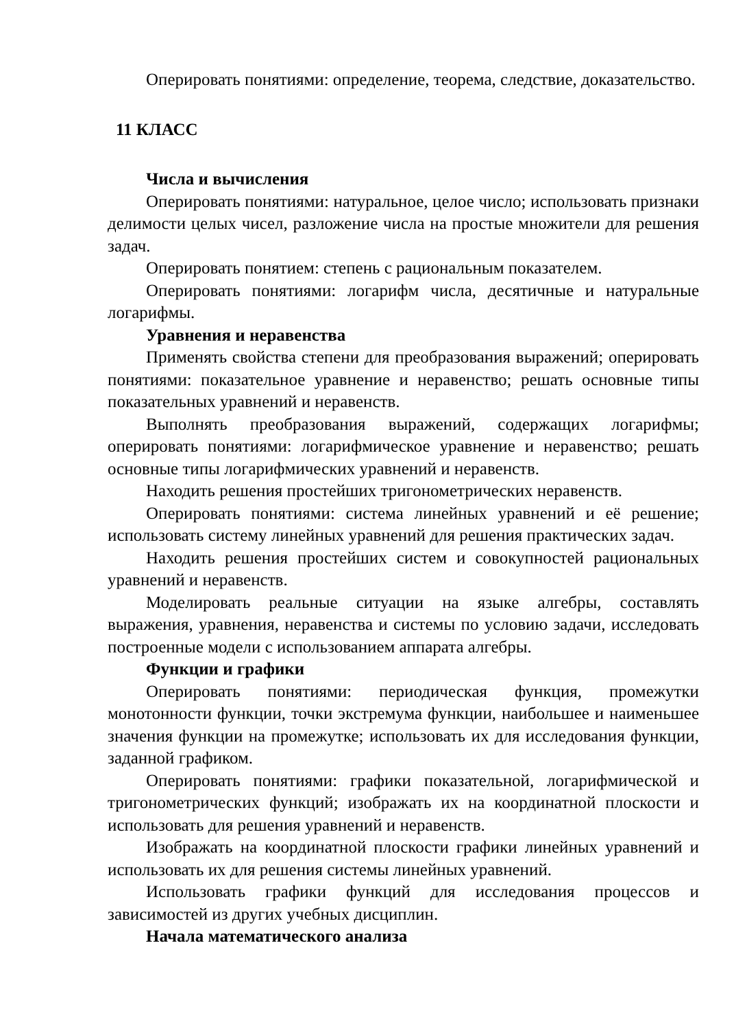Оперировать понятиями: определение, теорема, следствие, доказательство.
11 КЛАСС
Числа и вычисления
Оперировать понятиями: натуральное, целое число; использовать признаки делимости целых чисел, разложение числа на простые множители для решения задач.
Оперировать понятием: степень с рациональным показателем.
Оперировать понятиями: логарифм числа, десятичные и натуральные логарифмы.
Уравнения и неравенства
Применять свойства степени для преобразования выражений; оперировать понятиями: показательное уравнение и неравенство; решать основные типы показательных уравнений и неравенств.
Выполнять преобразования выражений, содержащих логарифмы; оперировать понятиями: логарифмическое уравнение и неравенство; решать основные типы логарифмических уравнений и неравенств.
Находить решения простейших тригонометрических неравенств.
Оперировать понятиями: система линейных уравнений и её решение; использовать систему линейных уравнений для решения практических задач.
Находить решения простейших систем и совокупностей рациональных уравнений и неравенств.
Моделировать реальные ситуации на языке алгебры, составлять выражения, уравнения, неравенства и системы по условию задачи, исследовать построенные модели с использованием аппарата алгебры.
Функции и графики
Оперировать понятиями: периодическая функция, промежутки монотонности функции, точки экстремума функции, наибольшее и наименьшее значения функции на промежутке; использовать их для исследования функции, заданной графиком.
Оперировать понятиями: графики показательной, логарифмической и тригонометрических функций; изображать их на координатной плоскости и использовать для решения уравнений и неравенств.
Изображать на координатной плоскости графики линейных уравнений и использовать их для решения системы линейных уравнений.
Использовать графики функций для исследования процессов и зависимостей из других учебных дисциплин.
Начала математического анализа